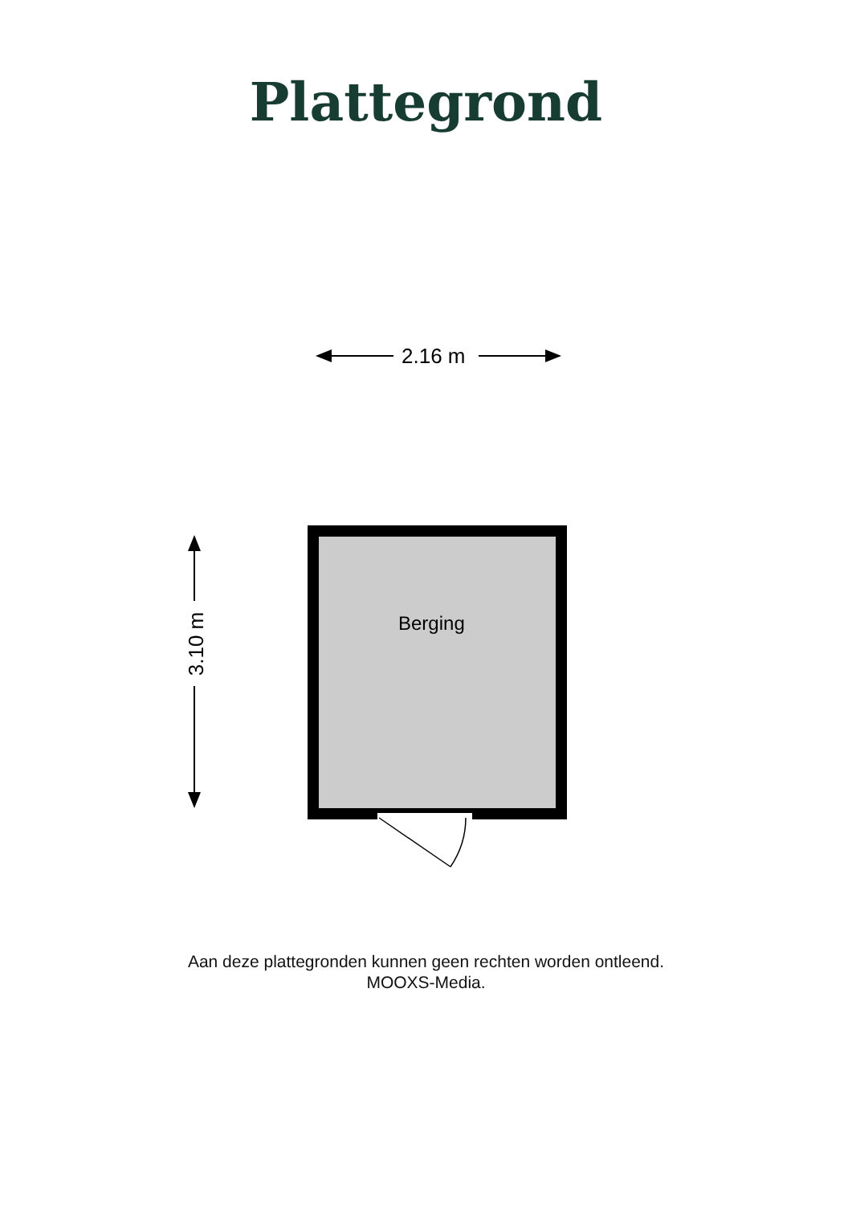Plattegrond
2.16 m
3.10 m
Berging
Aan deze plattegronden kunnen geen rechten worden ontleend.
MOOXS-Media.